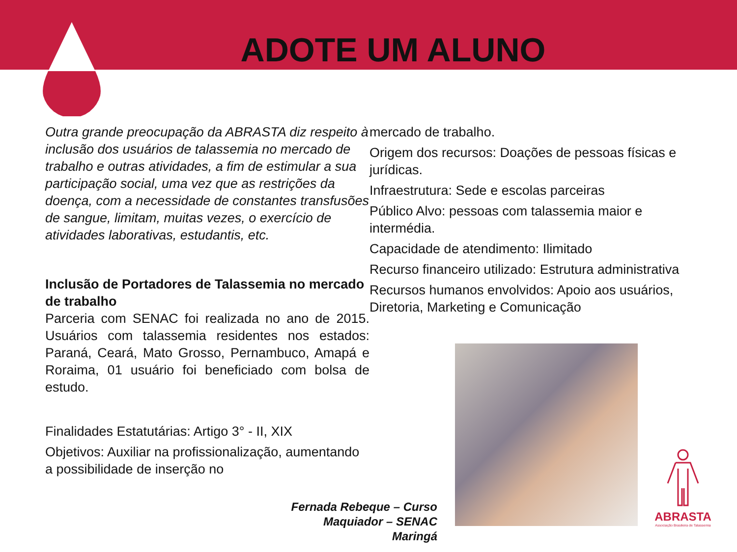ADOTE UM ALUNO
Outra grande preocupação da ABRASTA diz respeito à inclusão dos usuários de talassemia no mercado de trabalho e outras atividades, a fim de estimular a sua participação social, uma vez que as restrições da doença, com a necessidade de constantes transfusões de sangue, limitam, muitas vezes, o exercício de atividades laborativas, estudantis, etc.
Inclusão de Portadores de Talassemia no mercado de trabalho
Parceria com SENAC foi realizada no ano de 2015. Usuários com talassemia residentes nos estados: Paraná, Ceará, Mato Grosso, Pernambuco, Amapá e Roraima, 01 usuário foi beneficiado com bolsa de estudo.
Finalidades Estatutárias: Artigo 3° - II, XIX
Objetivos: Auxiliar na profissionalização, aumentando a possibilidade de inserção no
mercado de trabalho.
Origem dos recursos: Doações de pessoas físicas e jurídicas.
Infraestrutura: Sede e escolas parceiras
Público Alvo: pessoas com talassemia maior e intermédia.
Capacidade de atendimento: Ilimitado
Recurso financeiro utilizado: Estrutura administrativa
Recursos humanos envolvidos: Apoio aos usuários, Diretoria, Marketing e Comunicação
Fernada Rebeque – Curso Maquiador – SENAC Maringá
ABRASTA
Associação Brasileira de Talassemia